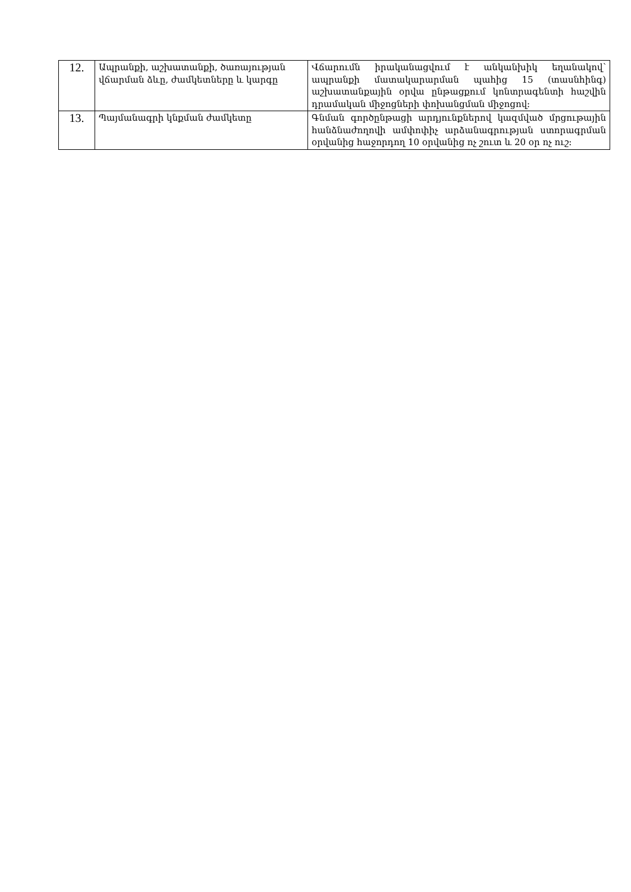| 12. | Ապրանքի, աշխատանքի, ծառայության վճարման ձևը, ժամկետները և կարգը | Վճարումն իրականացվում է անկանխիկ եղանակով՝ ապրանքի մատակարարման պահից 15 (տասնհինգ) աշխատանքային օրվա ընթացքում կոնտրագենտի հաշվին դրամական միջոցների փոխանցման միջոցով: |
| 13. | Պայմանագրի կնքման ժամկետը | Գնման գործընթացի արդյունքներով կազմված մրցութային հանձնաժողովի ամփոփիչ արձանագրության ստորագրման օրվանից հաջորդող 10 օրվանից ոչ շուտ և 20 օր ոչ ուշ: |